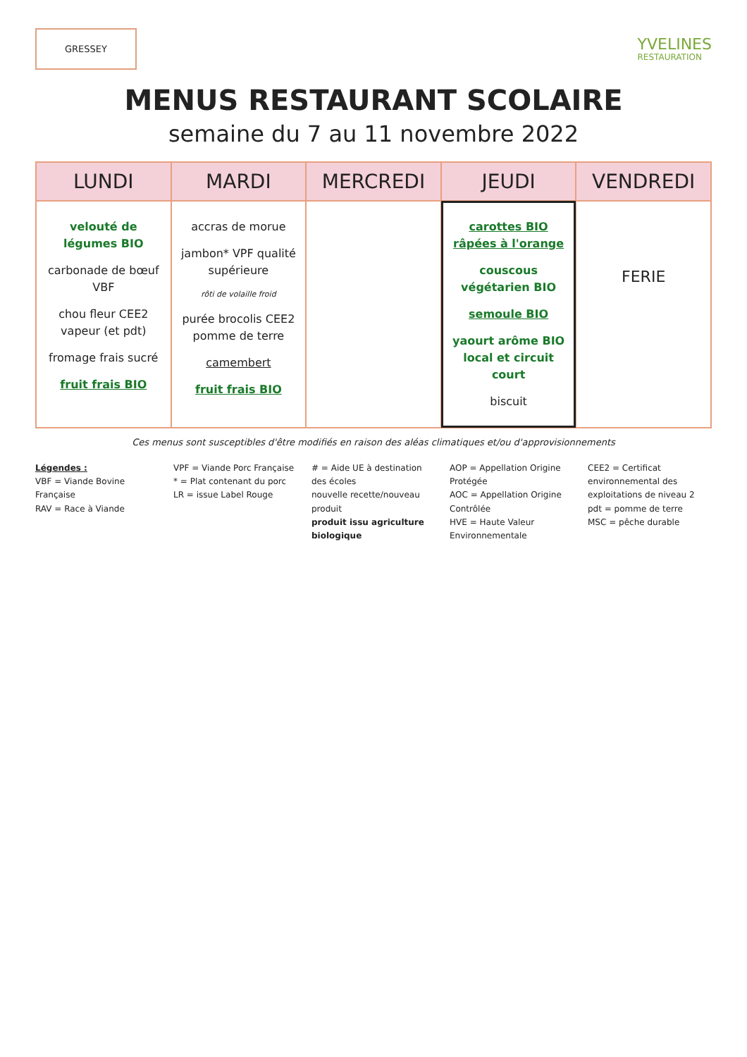GRESSEY
YVELINES
RESTAURATION
MENUS RESTAURANT SCOLAIRE
semaine du 7 au 11 novembre 2022
| LUNDI | MARDI | MERCREDI | JEUDI | VENDREDI |
| --- | --- | --- | --- | --- |
| velouté de légumes BIO carbonade de bœuf VBF chou fleur CEE2 vapeur (et pdt) fromage frais sucré fruit frais BIO | accras de morue jambon* VPF qualité supérieure rôti de volaille froid purée brocolis CEE2 pomme de terre camembert fruit frais BIO | | carottes BIO râpées à l'orange couscous végétarien BIO semoule BIO yaourt arôme BIO local et circuit court biscuit | FERIE |
Ces menus sont susceptibles d'être modifiés en raison des aléas climatiques et/ou d'approvisionnements
Légendes :
VBF = Viande Bovine Française
RAV = Race à Viande
VPF = Viande Porc Française
* = Plat contenant du porc
LR = issue Label Rouge
# = Aide UE à destination des écoles
nouvelle recette/nouveau produit
produit issu agriculture biologique
AOP = Appellation Origine Protégée
AOC = Appellation Origine Contrôlée
HVE = Haute Valeur Environnementale
CEE2 = Certificat environnemental des exploitations de niveau 2
pdt = pomme de terre
MSC = pêche durable